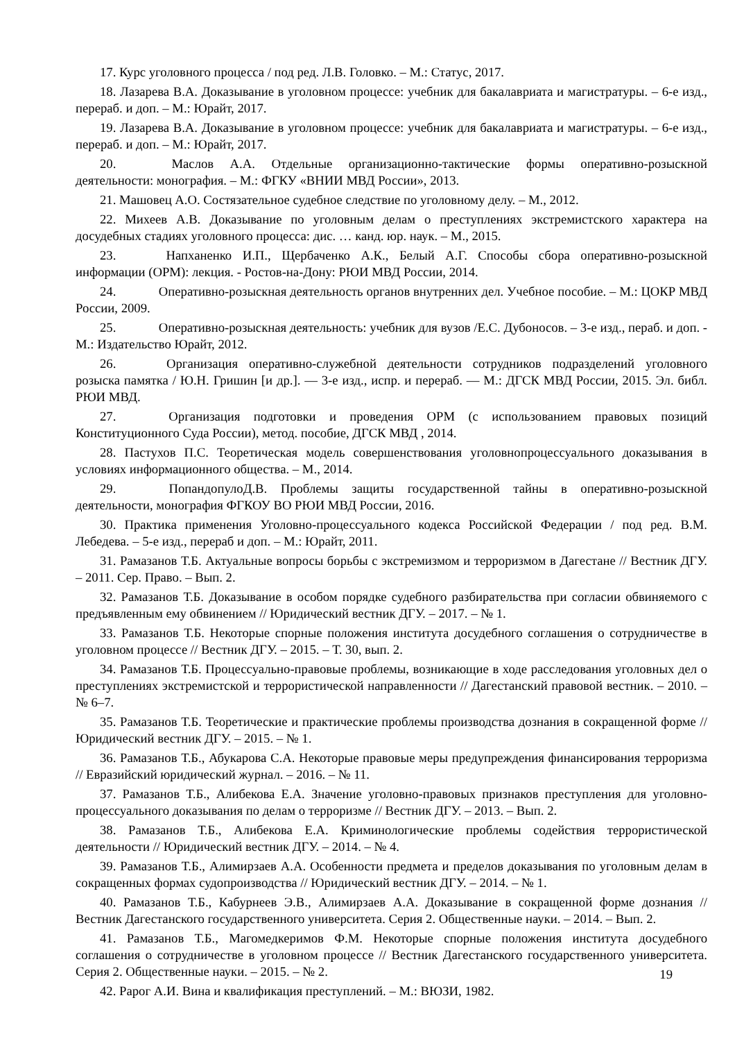17. Курс уголовного процесса / под ред. Л.В. Головко. – М.: Статус, 2017.
18. Лазарева В.А. Доказывание в уголовном процессе: учебник для бакалавриата и магистратуры. – 6-е изд., перераб. и доп. – М.: Юрайт, 2017.
19. Лазарева В.А. Доказывание в уголовном процессе: учебник для бакалавриата и магистратуры. – 6-е изд., перераб. и доп. – М.: Юрайт, 2017.
20. Маслов А.А. Отдельные организационно-тактические формы оперативно-розыскной деятельности: монография. – М.: ФГКУ «ВНИИ МВД России», 2013.
21. Машовец А.О. Состязательное судебное следствие по уголовному делу. – М., 2012.
22. Михеев А.В. Доказывание по уголовным делам о преступлениях экстремистского характера на досудебных стадиях уголовного процесса: дис. … канд. юр. наук. – М., 2015.
23. Напханенко И.П., Щербаченко А.К., Белый А.Г. Способы сбора оперативно-розыскной информации (ОРМ): лекция. - Ростов-на-Дону: РЮИ МВД России, 2014.
24. Оперативно-розыскная деятельность органов внутренних дел. Учебное пособие. – М.: ЦОКР МВД России, 2009.
25. Оперативно-розыскная деятельность: учебник для вузов /Е.С. Дубоносов. – 3-е изд., пераб. и доп. - М.: Издательство Юрайт, 2012.
26. Организация оперативно-служебной деятельности сотрудников подразделений уголовного розыска памятка / Ю.Н. Гришин [и др.]. — 3-е изд., испр. и перераб. — М.: ДГСК МВД России, 2015. Эл. библ. РЮИ МВД.
27. Организация подготовки и проведения ОРМ (с использованием правовых позиций Конституционного Суда России), метод. пособие, ДГСК МВД , 2014.
28. Пастухов П.С. Теоретическая модель совершенствования уголовнопроцессуального доказывания в условиях информационного общества. – М., 2014.
29. ПопандопулоД.В. Проблемы защиты государственной тайны в оперативно-розыскной деятельности, монография ФГКОУ ВО РЮИ МВД России, 2016.
30. Практика применения Уголовно-процессуального кодекса Российской Федерации / под ред. В.М. Лебедева. – 5-е изд., перераб и доп. – М.: Юрайт, 2011.
31. Рамазанов Т.Б. Актуальные вопросы борьбы с экстремизмом и терроризмом в Дагестане // Вестник ДГУ. – 2011. Сер. Право. – Вып. 2.
32. Рамазанов Т.Б. Доказывание в особом порядке судебного разбирательства при согласии обвиняемого с предъявленным ему обвинением // Юридический вестник ДГУ. – 2017. – № 1.
33. Рамазанов Т.Б. Некоторые спорные положения института досудебного соглашения о сотрудничестве в уголовном процессе // Вестник ДГУ. – 2015. – Т. 30, вып. 2.
34. Рамазанов Т.Б. Процессуально-правовые проблемы, возникающие в ходе расследования уголовных дел о преступлениях экстремистской и террористической направленности // Дагестанский правовой вестник. – 2010. – № 6–7.
35. Рамазанов Т.Б. Теоретические и практические проблемы производства дознания в сокращенной форме // Юридический вестник ДГУ. – 2015. – № 1.
36. Рамазанов Т.Б., Абукарова С.А. Некоторые правовые меры предупреждения финансирования терроризма // Евразийский юридический журнал. – 2016. – № 11.
37. Рамазанов Т.Б., Алибекова Е.А. Значение уголовно-правовых признаков преступления для уголовно-процессуального доказывания по делам о терроризме // Вестник ДГУ. – 2013. – Вып. 2.
38. Рамазанов Т.Б., Алибекова Е.А. Криминологические проблемы содействия террористической деятельности // Юридический вестник ДГУ. – 2014. – № 4.
39. Рамазанов Т.Б., Алимирзаев А.А. Особенности предмета и пределов доказывания по уголовным делам в сокращенных формах судопроизводства // Юридический вестник ДГУ. – 2014. – № 1.
40. Рамазанов Т.Б., Кабурнеев Э.В., Алимирзаев А.А. Доказывание в сокращенной форме дознания // Вестник Дагестанского государственного университета. Серия 2. Общественные науки. – 2014. – Вып. 2.
41. Рамазанов Т.Б., Магомедкеримов Ф.М. Некоторые спорные положения института досудебного соглашения о сотрудничестве в уголовном процессе // Вестник Дагестанского государственного университета. Серия 2. Общественные науки. – 2015. – № 2.
19
42. Рарог А.И. Вина и квалификация преступлений. – М.: ВЮЗИ, 1982.